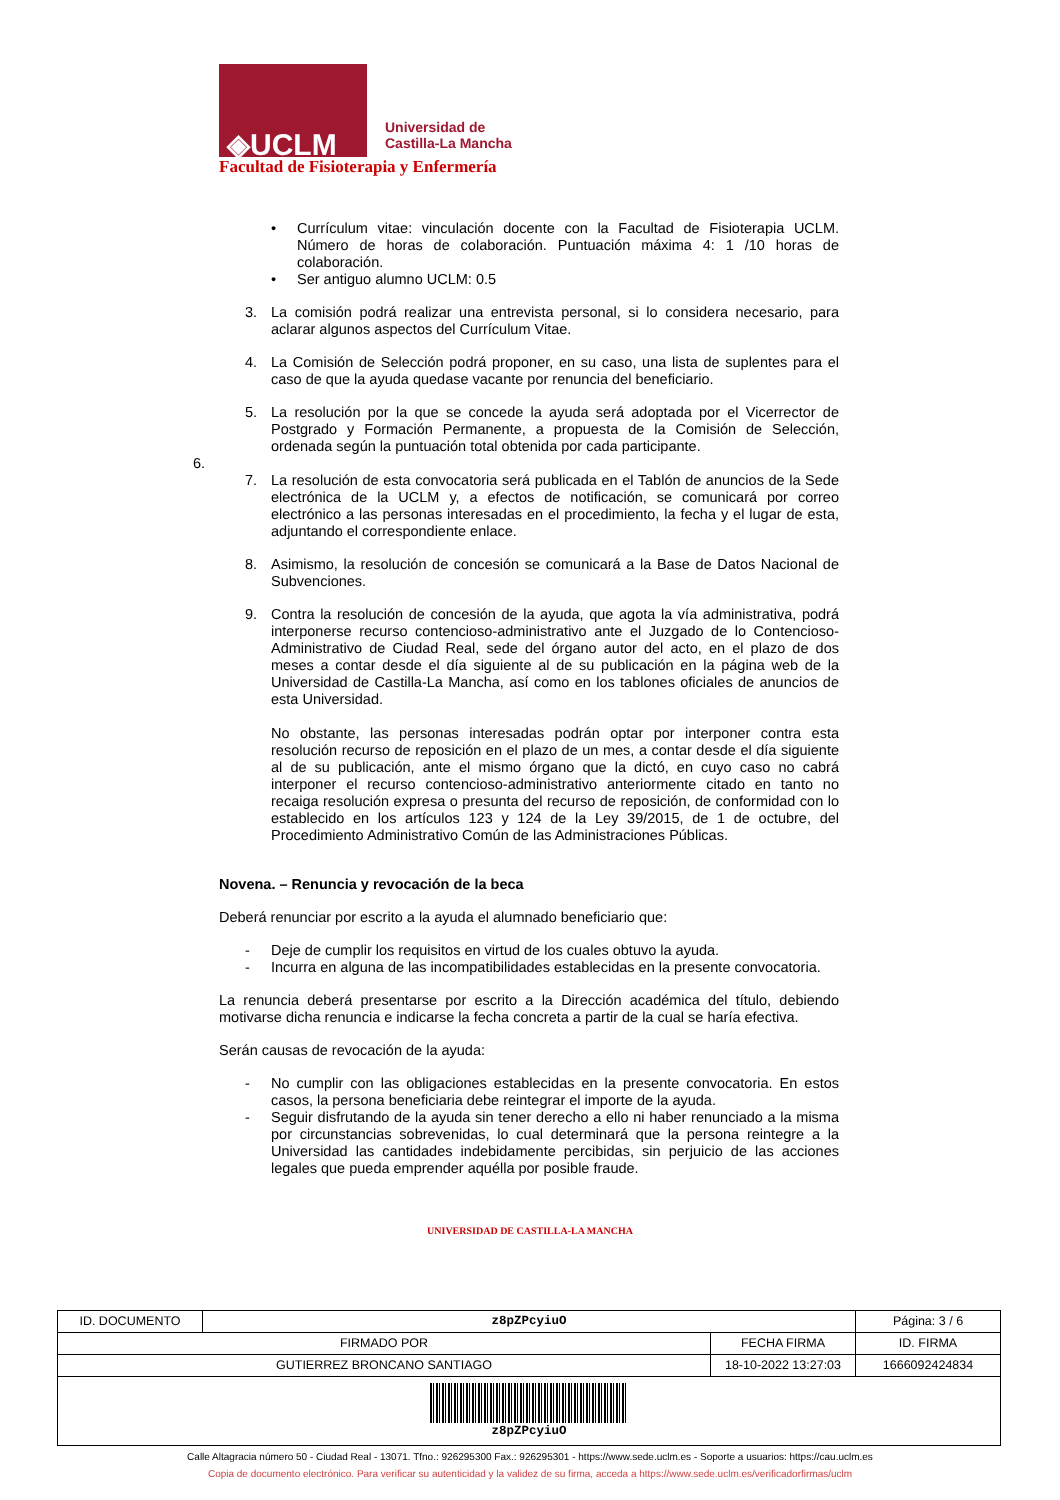◈UCLM
Universidad de
Castilla-La Mancha
Facultad de Fisioterapia y Enfermería
• Currículum vitae: vinculación docente con la Facultad de Fisioterapia UCLM. Número de horas de colaboración. Puntuación máxima 4: 1 /10 horas de colaboración.
• Ser antiguo alumno UCLM: 0.5
3. La comisión podrá realizar una entrevista personal, si lo considera necesario, para aclarar algunos aspectos del Currículum Vitae.
4. La Comisión de Selección podrá proponer, en su caso, una lista de suplentes para el caso de que la ayuda quedase vacante por renuncia del beneficiario.
5. La resolución por la que se concede la ayuda será adoptada por el Vicerrector de Postgrado y Formación Permanente, a propuesta de la Comisión de Selección, ordenada según la puntuación total obtenida por cada participante.
6.
7. La resolución de esta convocatoria será publicada en el Tablón de anuncios de la Sede electrónica de la UCLM y, a efectos de notificación, se comunicará por correo electrónico a las personas interesadas en el procedimiento, la fecha y el lugar de esta, adjuntando el correspondiente enlace.
8. Asimismo, la resolución de concesión se comunicará a la Base de Datos Nacional de Subvenciones.
9. Contra la resolución de concesión de la ayuda, que agota la vía administrativa, podrá interponerse recurso contencioso-administrativo ante el Juzgado de lo Contencioso-Administrativo de Ciudad Real, sede del órgano autor del acto, en el plazo de dos meses a contar desde el día siguiente al de su publicación en la página web de la Universidad de Castilla-La Mancha, así como en los tablones oficiales de anuncios de esta Universidad.
No obstante, las personas interesadas podrán optar por interponer contra esta resolución recurso de reposición en el plazo de un mes, a contar desde el día siguiente al de su publicación, ante el mismo órgano que la dictó, en cuyo caso no cabrá interponer el recurso contencioso-administrativo anteriormente citado en tanto no recaiga resolución expresa o presunta del recurso de reposición, de conformidad con lo establecido en los artículos 123 y 124 de la Ley 39/2015, de 1 de octubre, del Procedimiento Administrativo Común de las Administraciones Públicas.
Novena. – Renuncia y revocación de la beca
Deberá renunciar por escrito a la ayuda el alumnado beneficiario que:
- Deje de cumplir los requisitos en virtud de los cuales obtuvo la ayuda.
- Incurra en alguna de las incompatibilidades establecidas en la presente convocatoria.
La renuncia deberá presentarse por escrito a la Dirección académica del título, debiendo motivarse dicha renuncia e indicarse la fecha concreta a partir de la cual se haría efectiva.
Serán causas de revocación de la ayuda:
- No cumplir con las obligaciones establecidas en la presente convocatoria. En estos casos, la persona beneficiaria debe reintegrar el importe de la ayuda.
- Seguir disfrutando de la ayuda sin tener derecho a ello ni haber renunciado a la misma por circunstancias sobrevenidas, lo cual determinará que la persona reintegre a la Universidad las cantidades indebidamente percibidas, sin perjuicio de las acciones legales que pueda emprender aquélla por posible fraude.
UNIVERSIDAD DE CASTILLA-LA MANCHA
| ID. DOCUMENTO | z8pZPcyiuO | | Página: 3 / 6 |
| FIRMADO POR | | FECHA FIRMA | ID. FIRMA |
| GUTIERREZ BRONCANO SANTIAGO | | 18-10-2022 13:27:03 | 1666092424834 |
| z8pZPcyiuO | | | |
Calle Altagracia número 50 - Ciudad Real - 13071. Tfno.: 926295300 Fax.: 926295301 - https://www.sede.uclm.es - Soporte a usuarios: https://cau.uclm.es
Copia de documento electrónico. Para verificar su autenticidad y la validez de su firma, acceda a https://www.sede.uclm.es/verificadorfirmas/uclm